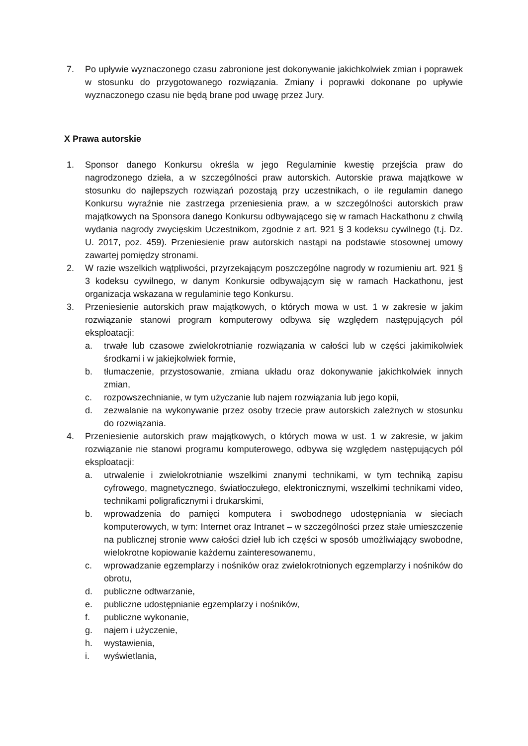7. Po upływie wyznaczonego czasu zabronione jest dokonywanie jakichkolwiek zmian i poprawek w stosunku do przygotowanego rozwiązania. Zmiany i poprawki dokonane po upływie wyznaczonego czasu nie będą brane pod uwagę przez Jury.
X Prawa autorskie
1. Sponsor danego Konkursu określa w jego Regulaminie kwestię przejścia praw do nagrodzonego dzieła, a w szczególności praw autorskich. Autorskie prawa majątkowe w stosunku do najlepszych rozwiązań pozostają przy uczestnikach, o ile regulamin danego Konkursu wyraźnie nie zastrzega przeniesienia praw, a w szczególności autorskich praw majątkowych na Sponsora danego Konkursu odbywającego się w ramach Hackathonu z chwilą wydania nagrody zwycięskim Uczestnikom, zgodnie z art. 921 § 3 kodeksu cywilnego (t.j. Dz. U. 2017, poz. 459). Przeniesienie praw autorskich nastąpi na podstawie stosownej umowy zawartej pomiędzy stronami.
2. W razie wszelkich wątpliwości, przyrzekającym poszczególne nagrody w rozumieniu art. 921 § 3 kodeksu cywilnego, w danym Konkursie odbywającym się w ramach Hackathonu, jest organizacja wskazana w regulaminie tego Konkursu.
3. Przeniesienie autorskich praw majątkowych, o których mowa w ust. 1 w zakresie w jakim rozwiązanie stanowi program komputerowy odbywa się względem następujących pól eksploatacji:
a. trwałe lub czasowe zwielokrotnianie rozwiązania w całości lub w części jakimikolwiek środkami i w jakiejkolwiek formie,
b. tłumaczenie, przystosowanie, zmiana układu oraz dokonywanie jakichkolwiek innych zmian,
c. rozpowszechnianie, w tym użyczanie lub najem rozwiązania lub jego kopii,
d. zezwalanie na wykonywanie przez osoby trzecie praw autorskich zależnych w stosunku do rozwiązania.
4. Przeniesienie autorskich praw majątkowych, o których mowa w ust. 1 w zakresie, w jakim rozwiązanie nie stanowi programu komputerowego, odbywa się względem następujących pól eksploatacji:
a. utrwalenie i zwielokrotnianie wszelkimi znanymi technikami, w tym techniką zapisu cyfrowego, magnetycznego, światłoczułego, elektronicznymi, wszelkimi technikami video, technikami poligraficznymi i drukarskimi,
b. wprowadzenia do pamięci komputera i swobodnego udostępniania w sieciach komputerowych, w tym: Internet oraz Intranet – w szczególności przez stałe umieszczenie na publicznej stronie www całości dzieł lub ich części w sposób umożliwiający swobodne, wielokrotne kopiowanie każdemu zainteresowanemu,
c. wprowadzanie egzemplarzy i nośników oraz zwielokrotnionych egzemplarzy i nośników do obrotu,
d. publiczne odtwarzanie,
e. publiczne udostępnianie egzemplarzy i nośników,
f. publiczne wykonanie,
g. najem i użyczenie,
h. wystawienia,
i. wyświetlania,